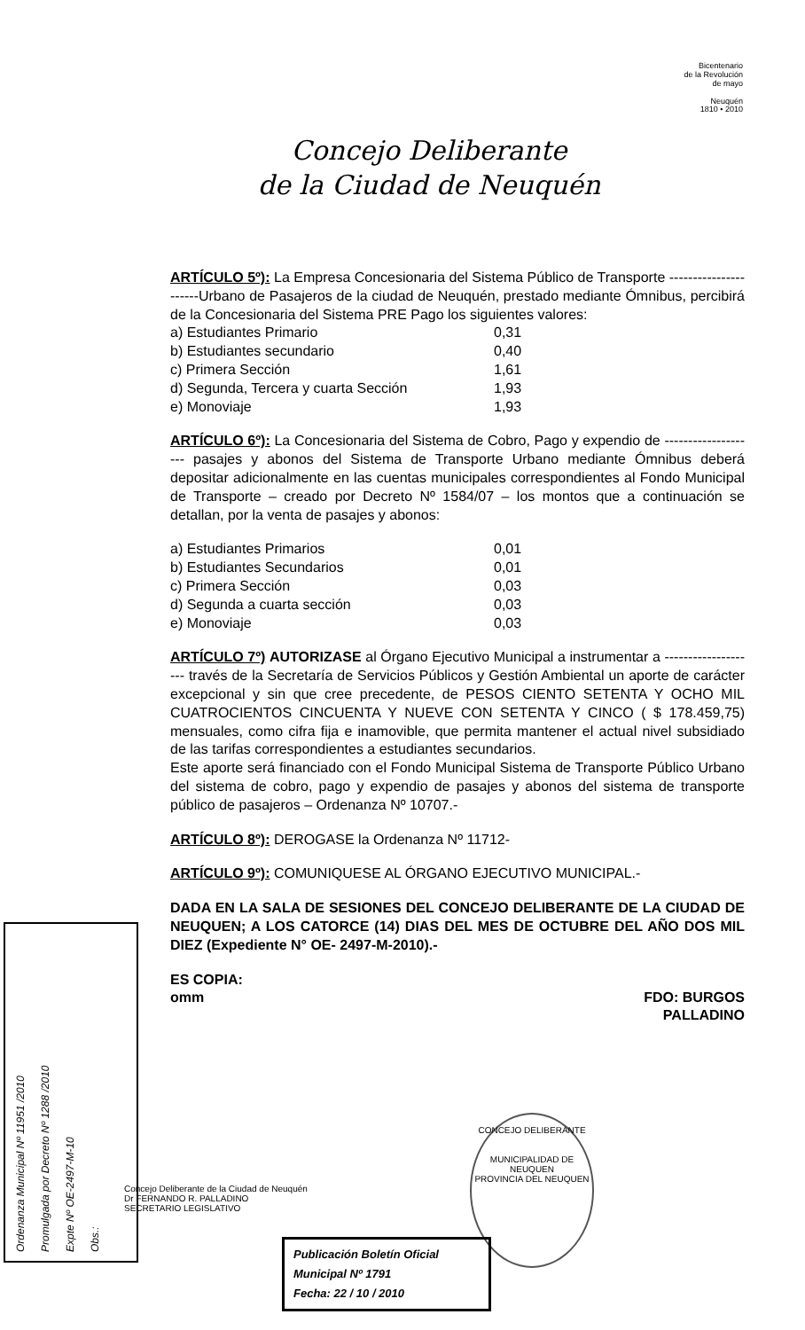Bicentenario
de la Revolución
de mayo
Neuquén
1810 • 2010
Concejo Deliberante
de la Ciudad de Neuquén
ARTÍCULO 5º): La Empresa Concesionaria del Sistema Público de Transporte ----------------------Urbano de Pasajeros de la ciudad de Neuquén, prestado mediante Ómnibus, percibirá de la Concesionaria del Sistema PRE Pago los siguientes valores:
| a) Estudiantes Primario | 0,31 |
| b) Estudiantes secundario | 0,40 |
| c) Primera Sección | 1,61 |
| d) Segunda, Tercera y cuarta Sección | 1,93 |
| e) Monoviaje | 1,93 |
ARTÍCULO 6º): La Concesionaria del Sistema de Cobro, Pago y expendio de -------------------- pasajes y abonos del Sistema de Transporte Urbano mediante Ómnibus deberá depositar adicionalmente en las cuentas municipales correspondientes al Fondo Municipal de Transporte – creado por Decreto Nº 1584/07 – los montos que a continuación se detallan, por la venta de pasajes y abonos:
| a) Estudiantes Primarios | 0,01 |
| b) Estudiantes Secundarios | 0,01 |
| c) Primera Sección | 0,03 |
| d) Segunda a cuarta sección | 0,03 |
| e) Monoviaje | 0,03 |
ARTÍCULO 7º) AUTORIZASE al Órgano Ejecutivo Municipal a instrumentar a -------------------- través de la Secretaría de Servicios Públicos y Gestión Ambiental un aporte de carácter excepcional y sin que cree precedente, de PESOS CIENTO SETENTA Y OCHO MIL CUATROCIENTOS CINCUENTA Y NUEVE CON SETENTA Y CINCO ( $ 178.459,75) mensuales, como cifra fija e inamovible, que permita mantener el actual nivel subsidiado de las tarifas correspondientes a estudiantes secundarios.
Este aporte será financiado con el Fondo Municipal Sistema de Transporte Público Urbano del sistema de cobro, pago y expendio de pasajes y abonos del sistema de transporte público de pasajeros – Ordenanza Nº 10707.-
ARTÍCULO 8º): DEROGASE la Ordenanza Nº 11712-
ARTÍCULO 9º): COMUNIQUESE AL ÓRGANO EJECUTIVO MUNICIPAL.-
DADA EN LA SALA DE SESIONES DEL CONCEJO DELIBERANTE DE LA CIUDAD DE NEUQUEN; A LOS CATORCE (14) DIAS DEL MES DE OCTUBRE DEL AÑO DOS MIL DIEZ (Expediente N° OE- 2497-M-2010).-
ES COPIA:
omm
FDO: BURGOS
PALLADINO
Ordenanza Municipal Nº 11951 /2010
Promulgada por Decreto Nº 1288 /2010
Expte Nº OE-2497-M-10
Obs.:
Concejo Deliberante de la Ciudad de Neuquén
Dr FERNANDO R. PALLADINO
SECRETARIO LEGISLATIVO
CONCEJO DELIBERANTE
MUNICIPALIDAD DE NEUQUEN
PROVINCIA DEL NEUQUEN
Publicación Boletín Oficial
Municipal Nº 1791
Fecha: 22 / 10 / 2010